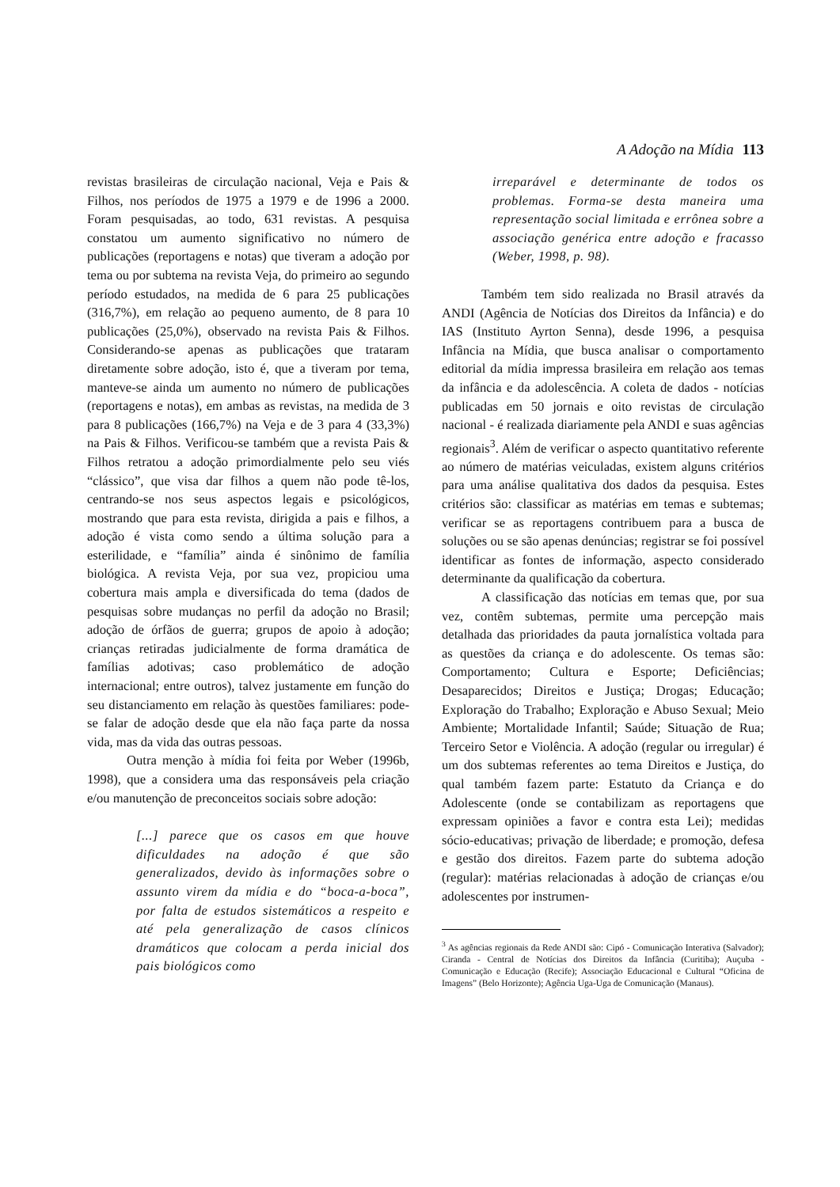A Adoção na Mídia 113
revistas brasileiras de circulação nacional, Veja e Pais & Filhos, nos períodos de 1975 a 1979 e de 1996 a 2000. Foram pesquisadas, ao todo, 631 revistas. A pesquisa constatou um aumento significativo no número de publicações (reportagens e notas) que tiveram a adoção por tema ou por subtema na revista Veja, do primeiro ao segundo período estudados, na medida de 6 para 25 publicações (316,7%), em relação ao pequeno aumento, de 8 para 10 publicações (25,0%), observado na revista Pais & Filhos. Considerando-se apenas as publicações que trataram diretamente sobre adoção, isto é, que a tiveram por tema, manteve-se ainda um aumento no número de publicações (reportagens e notas), em ambas as revistas, na medida de 3 para 8 publicações (166,7%) na Veja e de 3 para 4 (33,3%) na Pais & Filhos. Verificou-se também que a revista Pais & Filhos retratou a adoção primordialmente pelo seu viés “clássico”, que visa dar filhos a quem não pode tê-los, centrando-se nos seus aspectos legais e psicológicos, mostrando que para esta revista, dirigida a pais e filhos, a adoção é vista como sendo a última solução para a esterilidade, e “família” ainda é sinônimo de família biológica. A revista Veja, por sua vez, propiciou uma cobertura mais ampla e diversificada do tema (dados de pesquisas sobre mudanças no perfil da adoção no Brasil; adoção de órfãos de guerra; grupos de apoio à adoção; crianças retiradas judicialmente de forma dramática de famílias adotivas; caso problemático de adoção internacional; entre outros), talvez justamente em função do seu distanciamento em relação às questões familiares: pode-se falar de adoção desde que ela não faça parte da nossa vida, mas da vida das outras pessoas.
Outra menção à mídia foi feita por Weber (1996b, 1998), que a considera uma das responsáveis pela criação e/ou manutenção de preconceitos sociais sobre adoção:
[...] parece que os casos em que houve dificuldades na adoção é que são generalizados, devido às informações sobre o assunto virem da mídia e do “boca-a-boca”, por falta de estudos sistemáticos a respeito e até pela generalização de casos clínicos dramáticos que colocam a perda inicial dos pais biológicos como
irreparável e determinante de todos os problemas. Forma-se desta maneira uma representação social limitada e errônea sobre a associação genérica entre adoção e fracasso (Weber, 1998, p. 98).
Também tem sido realizada no Brasil através da ANDI (Agência de Notícias dos Direitos da Infância) e do IAS (Instituto Ayrton Senna), desde 1996, a pesquisa Infância na Mídia, que busca analisar o comportamento editorial da mídia impressa brasileira em relação aos temas da infância e da adolescência. A coleta de dados - notícias publicadas em 50 jornais e oito revistas de circulação nacional - é realizada diariamente pela ANDI e suas agências regionais<sup>3</sup>. Além de verificar o aspecto quantitativo referente ao número de matérias veiculadas, existem alguns critérios para uma análise qualitativa dos dados da pesquisa. Estes critérios são: classificar as matérias em temas e subtemas; verificar se as reportagens contribuem para a busca de soluções ou se são apenas denúncias; registrar se foi possível identificar as fontes de informação, aspecto considerado determinante da qualificação da cobertura.
A classificação das notícias em temas que, por sua vez, contêm subtemas, permite uma percepção mais detalhada das prioridades da pauta jornalística voltada para as questões da criança e do adolescente. Os temas são: Comportamento; Cultura e Esporte; Deficiências; Desaparecidos; Direitos e Justiça; Drogas; Educação; Exploração do Trabalho; Exploração e Abuso Sexual; Meio Ambiente; Mortalidade Infantil; Saúde; Situação de Rua; Terceiro Setor e Violência. A adoção (regular ou irregular) é um dos subtemas referentes ao tema Direitos e Justiça, do qual também fazem parte: Estatuto da Criança e do Adolescente (onde se contabilizam as reportagens que expressam opiniões a favor e contra esta Lei); medidas sócio-educativas; privação de liberdade; e promoção, defesa e gestão dos direitos. Fazem parte do subtema adoção (regular): matérias relacionadas à adoção de crianças e/ou adolescentes por instrumen-
<sup>3</sup> As agências regionais da Rede ANDI são: Cipó - Comunicação Interativa (Salvador); Ciranda - Central de Notícias dos Direitos da Infância (Curitiba); Auçuba - Comunicação e Educação (Recife); Associação Educacional e Cultural “Oficina de Imagens” (Belo Horizonte); Agência Uga-Uga de Comunicação (Manaus).